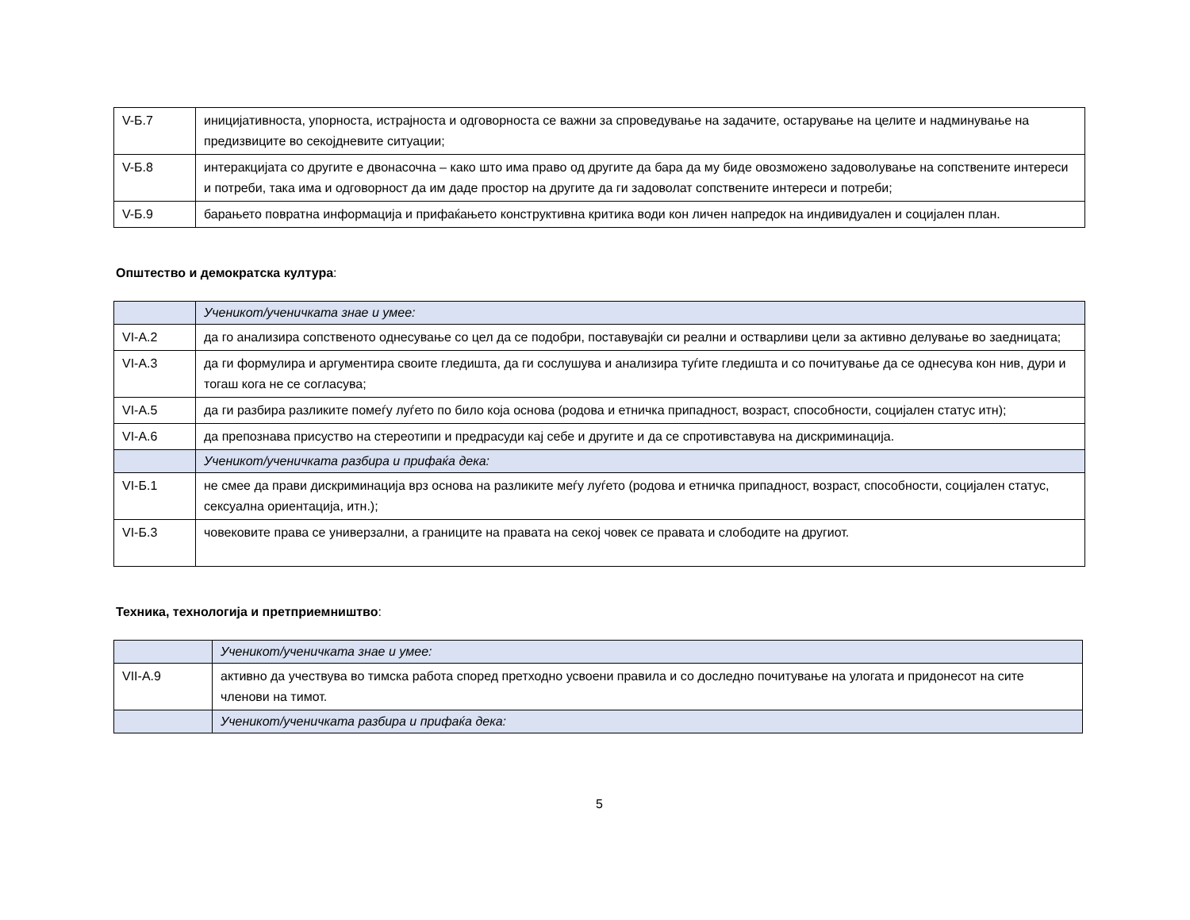| V-Б.7 | иницијативноста, упорноста, истрајноста и одговорноста се важни за спроведување на задачите, остарување на целите и надминување на предизвиците во секојдневите ситуации; |
| V-Б.8 | интеракцијата со другите е двонасочна – како што има право од другите да бара да му биде овозможено задоволување на сопствените интереси и потреби, така има и одговорност да им даде простор на другите да ги задоволат сопствените интереси и потреби; |
| V-Б.9 | барањето повратна информација и прифаќањето конструктивна критика води кон личен напредок на индивидуален и социјален план. |
Општество и демократска култура:
| | Ученикот/ученичката знае и умее: |
| VI-А.2 | да го анализира сопственото однесување со цел да се подобри, поставувајќи си реални и остварливи цели за активно делување во заедницата; |
| VI-А.3 | да ги формулира и аргументира своите гледишта, да ги сослушува и анализира туѓите гледишта и со почитување да се однесува кон нив, дури и тогаш кога не се согласува; |
| VI-А.5 | да ги разбира разликите помеѓу луѓето по било која основа (родова и етничка припадност, возраст, способности, социјален статус итн); |
| VI-А.6 | да препознава присуство на стереотипи и предрасуди кај себе и другите и да се спротивставува на дискриминација. |
| | Ученикот/ученичката разбира и прифаќа дека: |
| VI-Б.1 | не смее да прави дискриминација врз основа на разликите меѓу луѓето (родова и етничка припадност, возраст, способности, социјален статус, сексуална ориентација, итн.); |
| VI-Б.3 | човековите права се универзални, а границите на правата на секој човек се правата и слободите на другиот. |
Техника, технологија и претприемништво:
| | Ученикот/ученичката знае и умее: |
| VII-А.9 | активно да учествува во тимска работа според претходно усвоени правила и со доследно почитување на улогата и придонесот на сите членови на тимот. |
| | Ученикот/ученичката разбира и прифаќа дека: |
5